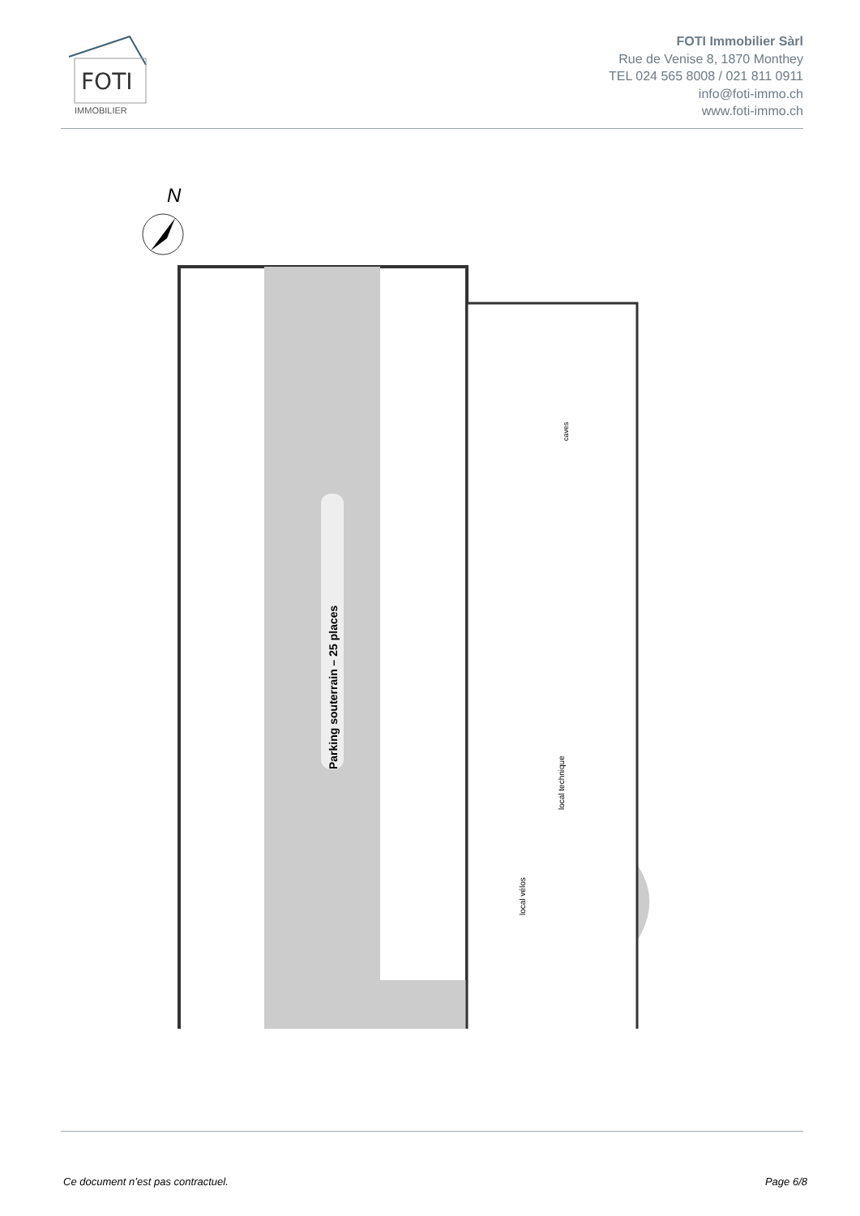FOTI
IMMOBILIER
FOTI Immobilier Sàrl
Rue de Venise 8, 1870 Monthey
TEL 024 565 8008 / 021 811 0911
info@foti-immo.ch
www.foti-immo.ch
N
Parking souterrain – 25 places
caves
local technique
local vélos
Ce document n’est pas contractuel. Page 6/8